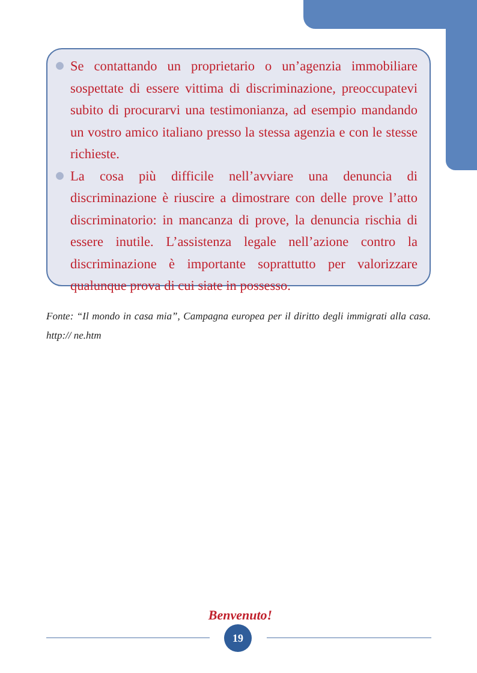Se contattando un proprietario o un’agenzia immobiliare sospettate di essere vittima di discriminazione, preoccupatevi subito di procurarvi una testimonianza, ad esempio mandando un vostro amico italiano presso la stessa agenzia e con le stesse richieste.
La cosa più difficile nell’avviare una denuncia di discriminazione è riuscire a dimostrare con delle prove l’atto discriminatorio: in mancanza di prove, la denuncia rischia di essere inutile. L’assistenza legale nell’azione contro la discriminazione è importante soprattutto per valorizzare qualunque prova di cui siate in possesso.
Fonte: “Il mondo in casa mia”, Campagna europea per il diritto degli immigrati alla casa. http:// ne.htm
Benvenuto!
19